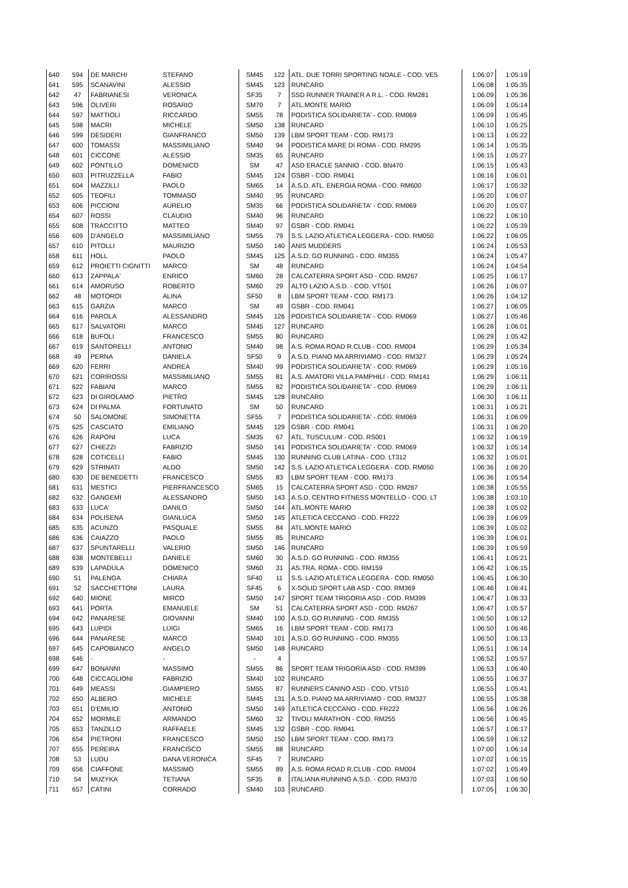| 640 | 594 | DE MARCHI | STEFANO | SM45 | 122 | ATL. DUE TORRI SPORTING NOALE - COD. VE5 | 1:06:07 | 1:05:19 |
| 641 | 595 | SCANAVINI | ALESSIO | SM45 | 123 | RUNCARD | 1:06:08 | 1:05:35 |
| 642 | 47 | FABRIANESI | VERONICA | SF35 | 7 | SSD RUNNER TRAINER A R.L. - COD. RM281 | 1:06:09 | 1:05:36 |
| 643 | 596 | OLIVERI | ROSARIO | SM70 | 7 | ATL.MONTE MARIO | 1:06:09 | 1:05:14 |
| 644 | 597 | MATTIOLI | RICCARDO | SM55 | 78 | PODISTICA SOLIDARIETA' - COD. RM069 | 1:06:09 | 1:05:45 |
| 645 | 598 | MACRI | MICHELE | SM50 | 138 | RUNCARD | 1:06:10 | 1:05:25 |
| 646 | 599 | DESIDERI | GIANFRANCO | SM50 | 139 | LBM SPORT TEAM - COD. RM173 | 1:06:13 | 1:05:22 |
| 647 | 600 | TOMASSI | MASSIMILIANO | SM40 | 94 | PODISTICA MARE DI ROMA - COD. RM295 | 1:06:14 | 1:05:35 |
| 648 | 601 | CICCONE | ALESSIO | SM35 | 65 | RUNCARD | 1:06:15 | 1:05:27 |
| 649 | 602 | PONTILLO | DOMENICO | SM | 47 | ASD ERACLE SANNIO - COD. BN470 | 1:06:15 | 1:05:43 |
| 650 | 603 | PITRUZZELLA | FABIO | SM45 | 124 | GSBR - COD. RM041 | 1:06:16 | 1:06:01 |
| 651 | 604 | MAZZILLI | PAOLO | SM65 | 14 | A.S.D. ATL. ENERGIA ROMA - COD. RM600 | 1:06:17 | 1:05:32 |
| 652 | 605 | TEOFILI | TOMMASO | SM40 | 95 | RUNCARD | 1:06:20 | 1:06:07 |
| 653 | 606 | PICCIONI | AURELIO | SM35 | 66 | PODISTICA SOLIDARIETA' - COD. RM069 | 1:06:20 | 1:05:07 |
| 654 | 607 | ROSSI | CLAUDIO | SM40 | 96 | RUNCARD | 1:06:22 | 1:06:10 |
| 655 | 608 | TRACCITTO | MATTEO | SM40 | 97 | GSBR - COD. RM041 | 1:06:22 | 1:05:39 |
| 656 | 609 | D'ANGELO | MASSIMILIANO | SM55 | 79 | S.S. LAZIO ATLETICA LEGGERA - COD. RM050 | 1:06:22 | 1:06:05 |
| 657 | 610 | PITOLLI | MAURIZIO | SM50 | 140 | ANIS MUDDERS | 1:06:24 | 1:05:53 |
| 658 | 611 | HOLL | PAOLO | SM45 | 125 | A.S.D. GO RUNNING - COD. RM355 | 1:06:24 | 1:05:47 |
| 659 | 612 | PROIETTI CIGNITTI | MARCO | SM | 48 | RUNCARD | 1:06:24 | 1:04:54 |
| 660 | 613 | ZAPPALA' | ENRICO | SM60 | 28 | CALCATERRA SPORT ASD - COD. RM267 | 1:06:25 | 1:06:17 |
| 661 | 614 | AMORUSO | ROBERTO | SM60 | 29 | ALTO LAZIO A.S.D. - COD. VT501 | 1:06:26 | 1:06:07 |
| 662 | 48 | MOTOROI | ALINA | SF50 | 8 | LBM SPORT TEAM - COD. RM173 | 1:06:26 | 1:04:12 |
| 663 | 615 | GARZIA | MARCO | SM | 49 | GSBR - COD. RM041 | 1:06:27 | 1:06:05 |
| 664 | 616 | PAROLA | ALESSANDRO | SM45 | 126 | PODISTICA SOLIDARIETA' - COD. RM069 | 1:06:27 | 1:05:46 |
| 665 | 617 | SALVATORI | MARCO | SM45 | 127 | RUNCARD | 1:06:28 | 1:06:01 |
| 666 | 618 | BUFOLI | FRANCESCO | SM55 | 80 | RUNCARD | 1:06:29 | 1:05:42 |
| 667 | 619 | SANTORELLI | ANTONIO | SM40 | 98 | A.S. ROMA ROAD R.CLUB - COD. RM004 | 1:06:29 | 1:05:34 |
| 668 | 49 | PERNA | DANIELA | SF50 | 9 | A.S.D. PIANO MA ARRIVIAMO - COD. RM327 | 1:06:29 | 1:05:24 |
| 669 | 620 | FERRI | ANDREA | SM40 | 99 | PODISTICA SOLIDARIETA' - COD. RM069 | 1:06:29 | 1:05:16 |
| 670 | 621 | CORIROSSI | MASSIMILIANO | SM55 | 81 | A.S. AMATORI VILLA PAMPHILI - COD. RM141 | 1:06:29 | 1:06:11 |
| 671 | 622 | FABIANI | MARCO | SM55 | 82 | PODISTICA SOLIDARIETA' - COD. RM069 | 1:06:29 | 1:06:11 |
| 672 | 623 | DI GIROLAMO | PIETRO | SM45 | 128 | RUNCARD | 1:06:30 | 1:06:11 |
| 673 | 624 | DI PALMA | FORTUNATO | SM | 50 | RUNCARD | 1:06:31 | 1:05:21 |
| 674 | 50 | SALOMONE | SIMONETTA | SF55 | 7 | PODISTICA SOLIDARIETA' - COD. RM069 | 1:06:31 | 1:06:09 |
| 675 | 625 | CASCIATO | EMILIANO | SM45 | 129 | GSBR - COD. RM041 | 1:06:31 | 1:06:20 |
| 676 | 626 | RAPONI | LUCA | SM35 | 67 | ATL. TUSCULUM - COD. RS001 | 1:06:32 | 1:06:19 |
| 677 | 627 | CHIEZZI | FABRIZIO | SM50 | 141 | PODISTICA SOLIDARIETA' - COD. RM069 | 1:06:32 | 1:05:14 |
| 678 | 628 | COTICELLI | FABIO | SM45 | 130 | RUNNING CLUB LATINA - COD. LT312 | 1:06:32 | 1:05:01 |
| 679 | 629 | STRINATI | ALDO | SM50 | 142 | S.S. LAZIO ATLETICA LEGGERA - COD. RM050 | 1:06:36 | 1:06:20 |
| 680 | 630 | DE BENEDETTI | FRANCESCO | SM55 | 83 | LBM SPORT TEAM - COD. RM173 | 1:06:36 | 1:05:54 |
| 681 | 631 | MESTICI | PIERFRANCESCO | SM65 | 15 | CALCATERRA SPORT ASD - COD. RM267 | 1:06:38 | 1:05:55 |
| 682 | 632 | GANGEMI | ALESSANDRO | SM50 | 143 | A.S.D. CENTRO FITNESS MONTELLO - COD. LT | 1:06:38 | 1:03:10 |
| 683 | 633 | LUCA' | DANILO | SM50 | 144 | ATL.MONTE MARIO | 1:06:38 | 1:05:02 |
| 684 | 634 | POLISENA | GIANLUCA | SM50 | 145 | ATLETICA CECCANO - COD. FR222 | 1:06:39 | 1:06:09 |
| 685 | 635 | ACUNZO | PASQUALE | SM55 | 84 | ATL.MONTE MARIO | 1:06:39 | 1:05:02 |
| 686 | 636 | CAIAZZO | PAOLO | SM55 | 85 | RUNCARD | 1:06:39 | 1:06:01 |
| 687 | 637 | SPUNTARELLI | VALERIO | SM50 | 146 | RUNCARD | 1:06:39 | 1:05:59 |
| 688 | 638 | MONTEBELLI | DANIELE | SM60 | 30 | A.S.D. GO RUNNING - COD. RM355 | 1:06:41 | 1:05:21 |
| 689 | 639 | LAPADULA | DOMENICO | SM60 | 31 | AS.TRA. ROMA - COD. RM159 | 1:06:42 | 1:06:15 |
| 690 | 51 | PALENGA | CHIARA | SF40 | 11 | S.S. LAZIO ATLETICA LEGGERA - COD. RM050 | 1:06:45 | 1:06:30 |
| 691 | 52 | SACCHETTONI | LAURA | SF45 | 6 | X-SOLID SPORT LAB ASD - COD. RM369 | 1:06:46 | 1:06:41 |
| 692 | 640 | MIONE | MIRCO | SM50 | 147 | SPORT TEAM TRIGORIA ASD - COD. RM399 | 1:06:47 | 1:06:33 |
| 693 | 641 | PORTA | EMANUELE | SM | 51 | CALCATERRA SPORT ASD - COD. RM267 | 1:06:47 | 1:05:57 |
| 694 | 642 | PANARESE | GIOVANNI | SM40 | 100 | A.S.D. GO RUNNING - COD. RM355 | 1:06:50 | 1:06:12 |
| 695 | 643 | LUPIDI | LUIGI | SM65 | 16 | LBM SPORT TEAM - COD. RM173 | 1:06:50 | 1:06:46 |
| 696 | 644 | PANARESE | MARCO | SM40 | 101 | A.S.D. GO RUNNING - COD. RM355 | 1:06:50 | 1:06:13 |
| 697 | 645 | CAPOBIANCO | ANGELO | SM50 | 148 | RUNCARD | 1:06:51 | 1:06:14 |
| 698 | 646 | - | - | - | 4 | | 1:06:52 | 1:05:57 |
| 699 | 647 | BONANNI | MASSIMO | SM55 | 86 | SPORT TEAM TRIGORIA ASD - COD. RM399 | 1:06:53 | 1:06:40 |
| 700 | 648 | CICCAGLIONI | FABRIZIO | SM40 | 102 | RUNCARD | 1:06:55 | 1:06:37 |
| 701 | 649 | MEASSI | GIAMPIERO | SM55 | 87 | RUNNERS CANINO ASD - COD. VT510 | 1:06:55 | 1:05:41 |
| 702 | 650 | ALBERO | MICHELE | SM45 | 131 | A.S.D. PIANO MA ARRIVIAMO - COD. RM327 | 1:06:55 | 1:05:38 |
| 703 | 651 | D'EMILIO | ANTONIO | SM50 | 149 | ATLETICA CECCANO - COD. FR222 | 1:06:56 | 1:06:26 |
| 704 | 652 | MORMILE | ARMANDO | SM60 | 32 | TIVOLI MARATHON - COD. RM255 | 1:06:56 | 1:06:45 |
| 705 | 653 | TANZILLO | RAFFAELE | SM45 | 132 | GSBR - COD. RM041 | 1:06:57 | 1:06:17 |
| 706 | 654 | PIETRONI | FRANCESCO | SM50 | 150 | LBM SPORT TEAM - COD. RM173 | 1:06:59 | 1:06:12 |
| 707 | 655 | PEREIRA | FRANCISCO | SM55 | 88 | RUNCARD | 1:07:00 | 1:06:14 |
| 708 | 53 | LUDU | DANA VERONICA | SF45 | 7 | RUNCARD | 1:07:02 | 1:06:15 |
| 709 | 656 | CIAFFONE | MASSIMO | SM55 | 89 | A.S. ROMA ROAD R.CLUB - COD. RM004 | 1:07:02 | 1:05:49 |
| 710 | 54 | MUZYKA | TETIANA | SF35 | 8 | ITALIANA RUNNING A.S.D. - COD. RM370 | 1:07:03 | 1:06:50 |
| 711 | 657 | CATINI | CORRADO | SM40 | 103 | RUNCARD | 1:07:05 | 1:06:30 |